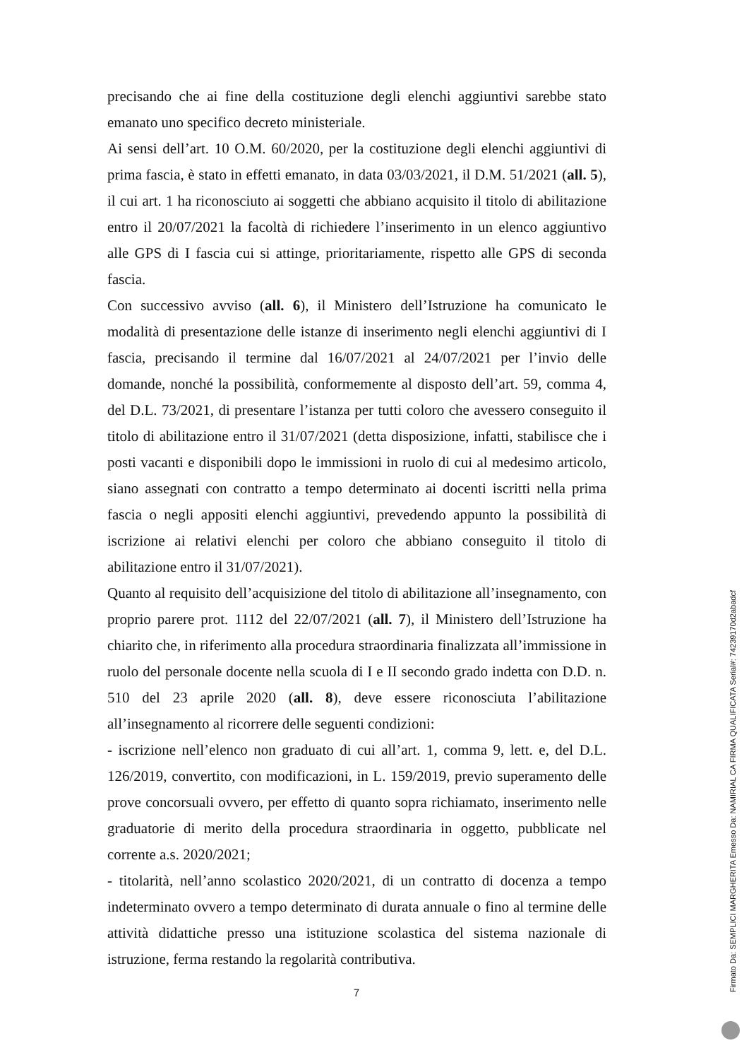precisando che ai fine della costituzione degli elenchi aggiuntivi sarebbe stato emanato uno specifico decreto ministeriale.
Ai sensi dell’art. 10 O.M. 60/2020, per la costituzione degli elenchi aggiuntivi di prima fascia, è stato in effetti emanato, in data 03/03/2021, il D.M. 51/2021 (all. 5), il cui art. 1 ha riconosciuto ai soggetti che abbiano acquisito il titolo di abilitazione entro il 20/07/2021 la facoltà di richiedere l’inserimento in un elenco aggiuntivo alle GPS di I fascia cui si attinge, prioritariamente, rispetto alle GPS di seconda fascia.
Con successivo avviso (all. 6), il Ministero dell’Istruzione ha comunicato le modalità di presentazione delle istanze di inserimento negli elenchi aggiuntivi di I fascia, precisando il termine dal 16/07/2021 al 24/07/2021 per l’invio delle domande, nonché la possibilità, conformemente al disposto dell’art. 59, comma 4, del D.L. 73/2021, di presentare l’istanza per tutti coloro che avessero conseguito il titolo di abilitazione entro il 31/07/2021 (detta disposizione, infatti, stabilisce che i posti vacanti e disponibili dopo le immissioni in ruolo di cui al medesimo articolo, siano assegnati con contratto a tempo determinato ai docenti iscritti nella prima fascia o negli appositi elenchi aggiuntivi, prevedendo appunto la possibilità di iscrizione ai relativi elenchi per coloro che abbiano conseguito il titolo di abilitazione entro il 31/07/2021).
Quanto al requisito dell’acquisizione del titolo di abilitazione all’insegnamento, con proprio parere prot. 1112 del 22/07/2021 (all. 7), il Ministero dell’Istruzione ha chiarito che, in riferimento alla procedura straordinaria finalizzata all’immissione in ruolo del personale docente nella scuola di I e II secondo grado indetta con D.D. n. 510 del 23 aprile 2020 (all. 8), deve essere riconosciuta l’abilitazione all’insegnamento al ricorrere delle seguenti condizioni:
- iscrizione nell’elenco non graduato di cui all’art. 1, comma 9, lett. e, del D.L. 126/2019, convertito, con modificazioni, in L. 159/2019, previo superamento delle prove concorsuali ovvero, per effetto di quanto sopra richiamato, inserimento nelle graduatorie di merito della procedura straordinaria in oggetto, pubblicate nel corrente a.s. 2020/2021;
- titolarità, nell’anno scolastico 2020/2021, di un contratto di docenza a tempo indeterminato ovvero a tempo determinato di durata annuale o fino al termine delle attività didattiche presso una istituzione scolastica del sistema nazionale di istruzione, ferma restando la regolarità contributiva.
7
Firmato Da: SEMPLICI MARGHERITA Emesso Da: NAMIRIAL CA FIRMA QUALIFICATA Serial#: 74239170d2abadcf